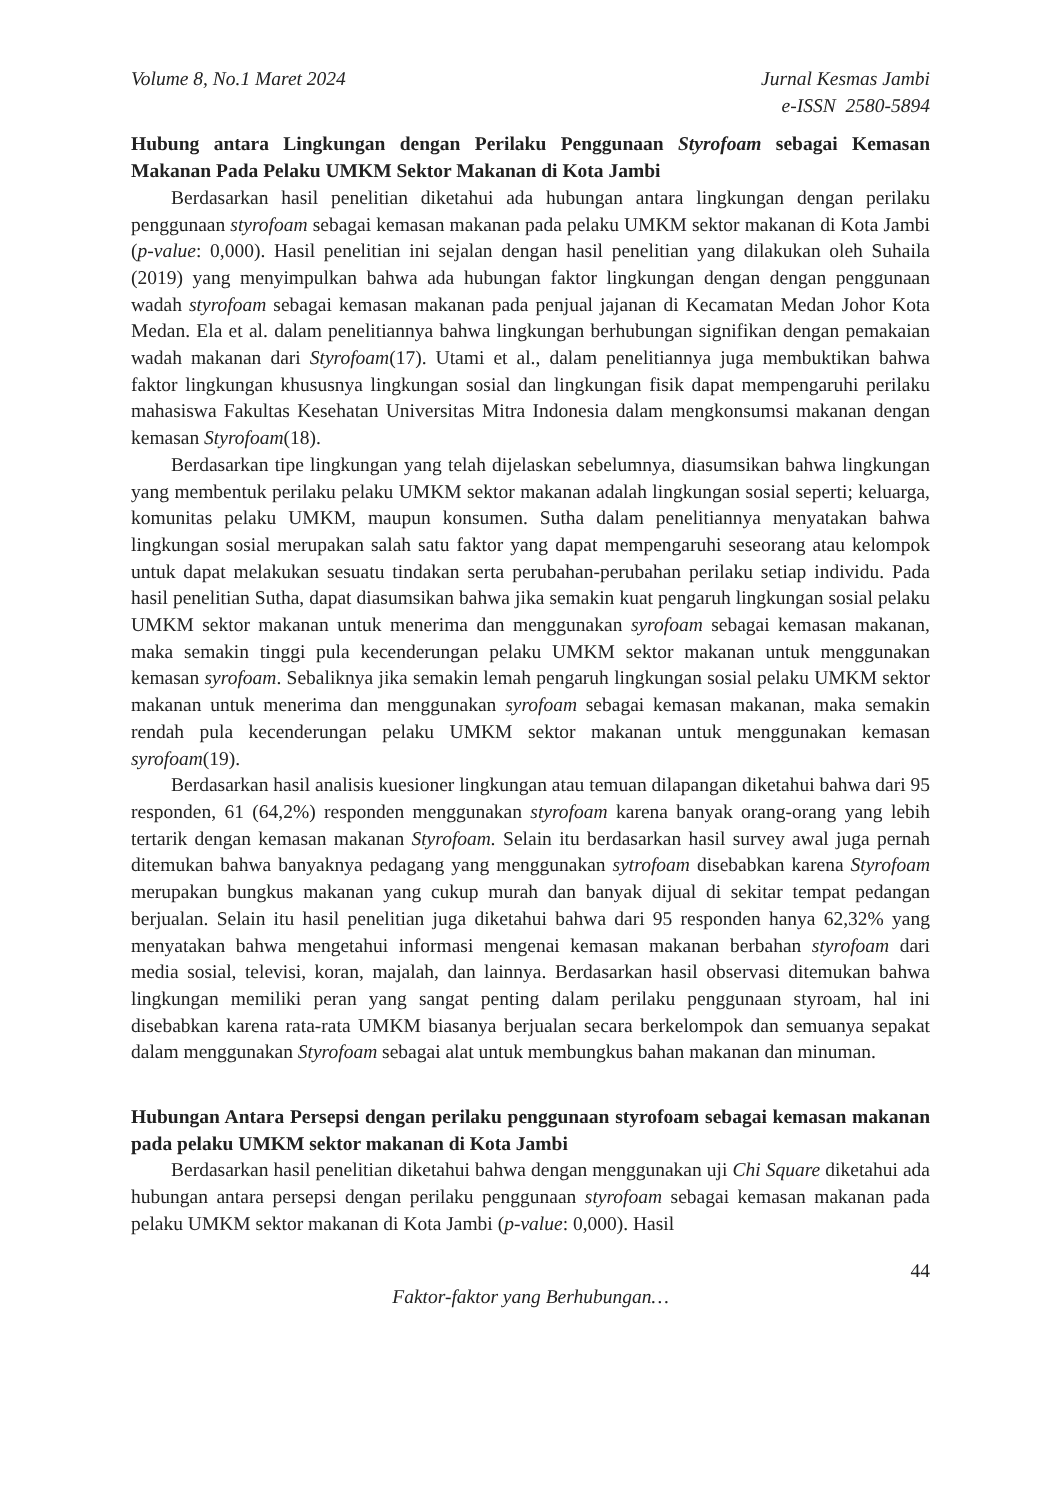Volume 8, No.1 Maret 2024 Jurnal Kesmas Jambi
e-ISSN 2580-5894
Hubung antara Lingkungan dengan Perilaku Penggunaan Styrofoam sebagai Kemasan Makanan Pada Pelaku UMKM Sektor Makanan di Kota Jambi
Berdasarkan hasil penelitian diketahui ada hubungan antara lingkungan dengan perilaku penggunaan styrofoam sebagai kemasan makanan pada pelaku UMKM sektor makanan di Kota Jambi (p-value: 0,000). Hasil penelitian ini sejalan dengan hasil penelitian yang dilakukan oleh Suhaila (2019) yang menyimpulkan bahwa ada hubungan faktor lingkungan dengan dengan penggunaan wadah styrofoam sebagai kemasan makanan pada penjual jajanan di Kecamatan Medan Johor Kota Medan. Ela et al. dalam penelitiannya bahwa lingkungan berhubungan signifikan dengan pemakaian wadah makanan dari Styrofoam(17). Utami et al., dalam penelitiannya juga membuktikan bahwa faktor lingkungan khususnya lingkungan sosial dan lingkungan fisik dapat mempengaruhi perilaku mahasiswa Fakultas Kesehatan Universitas Mitra Indonesia dalam mengkonsumsi makanan dengan kemasan Styrofoam(18).
Berdasarkan tipe lingkungan yang telah dijelaskan sebelumnya, diasumsikan bahwa lingkungan yang membentuk perilaku pelaku UMKM sektor makanan adalah lingkungan sosial seperti; keluarga, komunitas pelaku UMKM, maupun konsumen. Sutha dalam penelitiannya menyatakan bahwa lingkungan sosial merupakan salah satu faktor yang dapat mempengaruhi seseorang atau kelompok untuk dapat melakukan sesuatu tindakan serta perubahan-perubahan perilaku setiap individu. Pada hasil penelitian Sutha, dapat diasumsikan bahwa jika semakin kuat pengaruh lingkungan sosial pelaku UMKM sektor makanan untuk menerima dan menggunakan syrofoam sebagai kemasan makanan, maka semakin tinggi pula kecenderungan pelaku UMKM sektor makanan untuk menggunakan kemasan syrofoam. Sebaliknya jika semakin lemah pengaruh lingkungan sosial pelaku UMKM sektor makanan untuk menerima dan menggunakan syrofoam sebagai kemasan makanan, maka semakin rendah pula kecenderungan pelaku UMKM sektor makanan untuk menggunakan kemasan syrofoam(19).
Berdasarkan hasil analisis kuesioner lingkungan atau temuan dilapangan diketahui bahwa dari 95 responden, 61 (64,2%) responden menggunakan styrofoam karena banyak orang-orang yang lebih tertarik dengan kemasan makanan Styrofoam. Selain itu berdasarkan hasil survey awal juga pernah ditemukan bahwa banyaknya pedagang yang menggunakan sytrofoam disebabkan karena Styrofoam merupakan bungkus makanan yang cukup murah dan banyak dijual di sekitar tempat pedangan berjualan. Selain itu hasil penelitian juga diketahui bahwa dari 95 responden hanya 62,32% yang menyatakan bahwa mengetahui informasi mengenai kemasan makanan berbahan styrofoam dari media sosial, televisi, koran, majalah, dan lainnya. Berdasarkan hasil observasi ditemukan bahwa lingkungan memiliki peran yang sangat penting dalam perilaku penggunaan styroam, hal ini disebabkan karena rata-rata UMKM biasanya berjualan secara berkelompok dan semuanya sepakat dalam menggunakan Styrofoam sebagai alat untuk membungkus bahan makanan dan minuman.
Hubungan Antara Persepsi dengan perilaku penggunaan styrofoam sebagai kemasan makanan pada pelaku UMKM sektor makanan di Kota Jambi
Berdasarkan hasil penelitian diketahui bahwa dengan menggunakan uji Chi Square diketahui ada hubungan antara persepsi dengan perilaku penggunaan styrofoam sebagai kemasan makanan pada pelaku UMKM sektor makanan di Kota Jambi (p-value: 0,000). Hasil
44
Faktor-faktor yang Berhubungan…